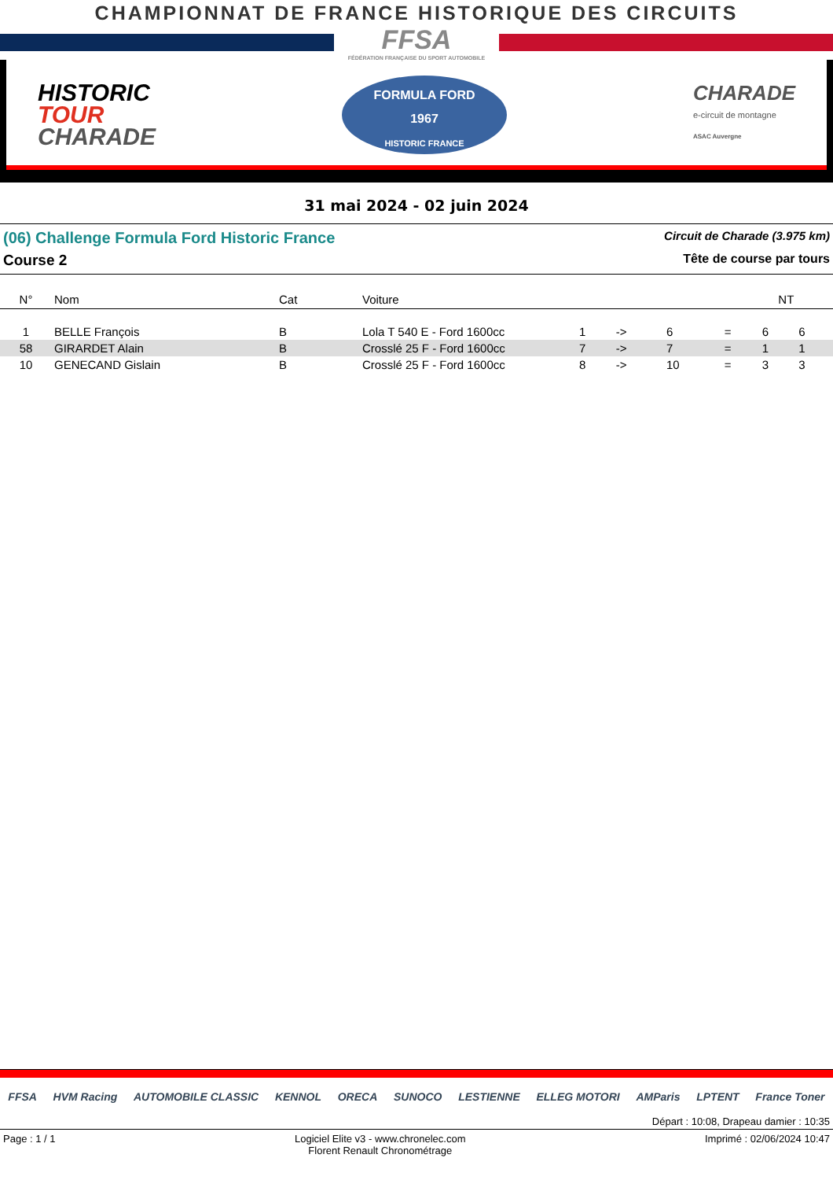CHAMPIONNAT DE FRANCE HISTORIQUE DES CIRCUITS
FFSA
FÉDÉRATION FRANÇAISE DU SPORT AUTOMOBILE
HISTORIC
TOUR
CHARADE
FORMULA FORD
1967
HISTORIC FRANCE
CHARADE
e-circuit de montagne
ASAC Auvergne
31 mai 2024 - 02 juin 2024
(06) Challenge Formula Ford Historic France Circuit de Charade (3.975 km)
Course 2 Tête de course par tours
| N° | Nom | Cat | Voiture | NT | | | | | |
| --- | --- | --- | --- | --- | --- | --- | --- | --- | --- |
| 1 | BELLE François | B | Lola T 540 E - Ford 1600cc | 1 | -> | 6 | = | 6 | 6 |
| 58 | GIRARDET Alain | B | Crosslé 25 F - Ford 1600cc | 7 | -> | 7 | = | 1 | 1 |
| 10 | GENECAND Gislain | B | Crosslé 25 F - Ford 1600cc | 8 | -> | 10 | = | 3 | 3 |
FFSA HVM Racing AUTOMOBILE CLASSIC KENNOL ORECA SUNOCO LESTIENNE ELLEG MOTORI AMParis LPTENT France Toner
Départ : 10:08, Drapeau damier : 10:35
Page : 1 / 1 Logiciel Elite v3 - www.chronelec.com
Florent Renault Chronométrage Imprimé : 02/06/2024 10:47